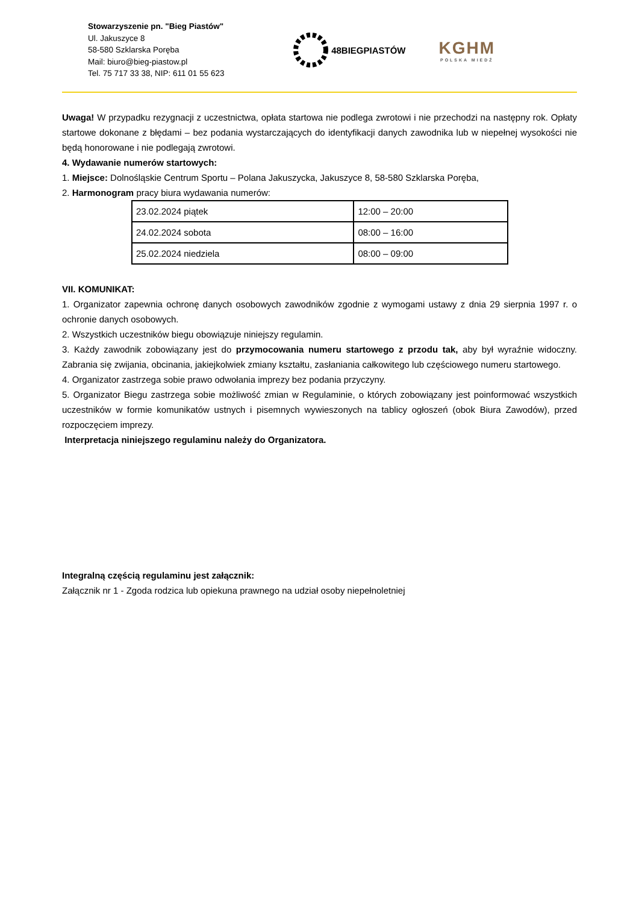Stowarzyszenie pn. "Bieg Piastów"
Ul. Jakuszyce 8
58-580 Szklarska Poręba
Mail: biuro@bieg-piastow.pl
Tel. 75 717 33 38, NIP: 611 01 55 623
48BIEGPIASTÓW
KGHM
POLSKA MIEDŹ
Uwaga! W przypadku rezygnacji z uczestnictwa, opłata startowa nie podlega zwrotowi i nie przechodzi na następny rok. Opłaty startowe dokonane z błędami – bez podania wystarczających do identyfikacji danych zawodnika lub w niepełnej wysokości nie będą honorowane i nie podlegają zwrotowi.
4. Wydawanie numerów startowych:
1. Miejsce: Dolnośląskie Centrum Sportu – Polana Jakuszycka, Jakuszyce 8, 58-580 Szklarska Poręba,
2. Harmonogram pracy biura wydawania numerów:
| 23.02.2024 piątek | 12:00 – 20:00 |
| 24.02.2024 sobota | 08:00 – 16:00 |
| 25.02.2024 niedziela | 08:00 – 09:00 |
VII. KOMUNIKAT:
1. Organizator zapewnia ochronę danych osobowych zawodników zgodnie z wymogami ustawy z dnia 29 sierpnia 1997 r. o ochronie danych osobowych.
2. Wszystkich uczestników biegu obowiązuje niniejszy regulamin.
3. Każdy zawodnik zobowiązany jest do przymocowania numeru startowego z przodu tak, aby był wyraźnie widoczny. Zabrania się zwijania, obcinania, jakiejkolwiek zmiany kształtu, zasłaniania całkowitego lub częściowego numeru startowego.
4. Organizator zastrzega sobie prawo odwołania imprezy bez podania przyczyny.
5. Organizator Biegu zastrzega sobie możliwość zmian w Regulaminie, o których zobowiązany jest poinformować wszystkich uczestników w formie komunikatów ustnych i pisemnych wywieszonych na tablicy ogłoszeń (obok Biura Zawodów), przed rozpoczęciem imprezy.
Interpretacja niniejszego regulaminu należy do Organizatora.
Integralną częścią regulaminu jest załącznik:
Załącznik nr 1 - Zgoda rodzica lub opiekuna prawnego na udział osoby niepełnoletniej